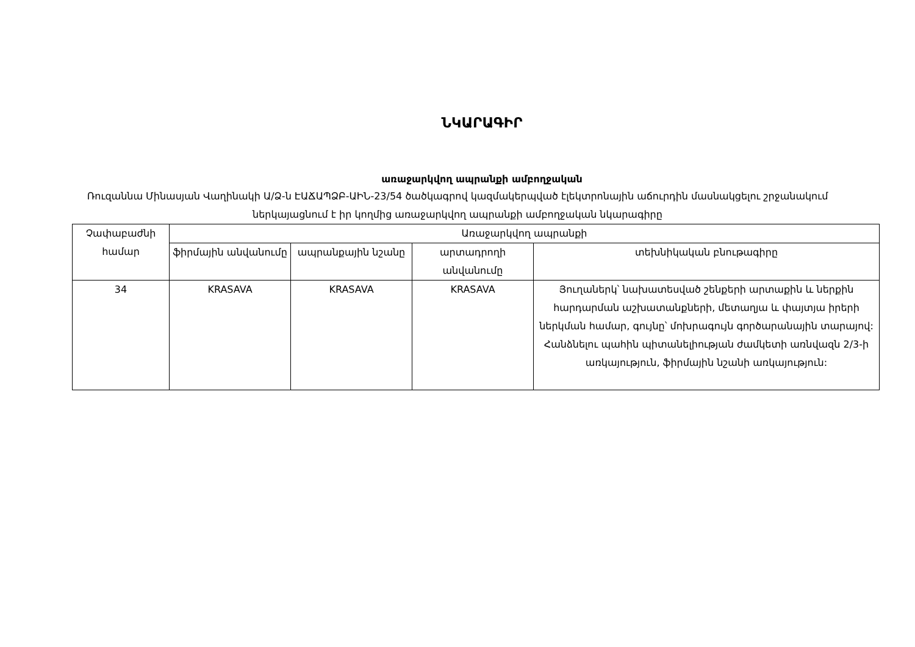ՆԿԱՐԱԳԻՐ
առաջարկվող ապրանքի ամբողջական
Ռուզաննա Մինասյան Վաղինակի Ա/Ձ-ն ԷԱՃԱՊՁԲ-ԱԻՆ-23/54 ծածկագրով կազմակերպված էլեկտրոնային աճուրդին մասնակցելու շրջանակում ներկայացնում է իր կողմից առաջարկվող ապրանքի ամբողջական նկարագիրը
| Չափաբաժնի համար | Առաջարկվող ապրանքի | | | |
| --- | --- | --- | --- | --- |
| | ֆիրմային անվանումը | ապրանքային նշանը | արտադրողի անվանումը | տեխնիկական բնութագիրը |
| 34 | KRASAVA | KRASAVA | KRASAVA | Յուղաներկ՝ նախատեսված շենքերի արտաքին և ներքին հարդարման աշխատանքների, մետաղյա և փայտյա իրերի ներկման համար, գույնը՝ մոխրագույն գործարանային տարայով: Հանձնելու պահին պիտանելիության ժամկետի առնվազն 2/3-ի առկայություն, ֆիրմային նշանի առկայություն: |